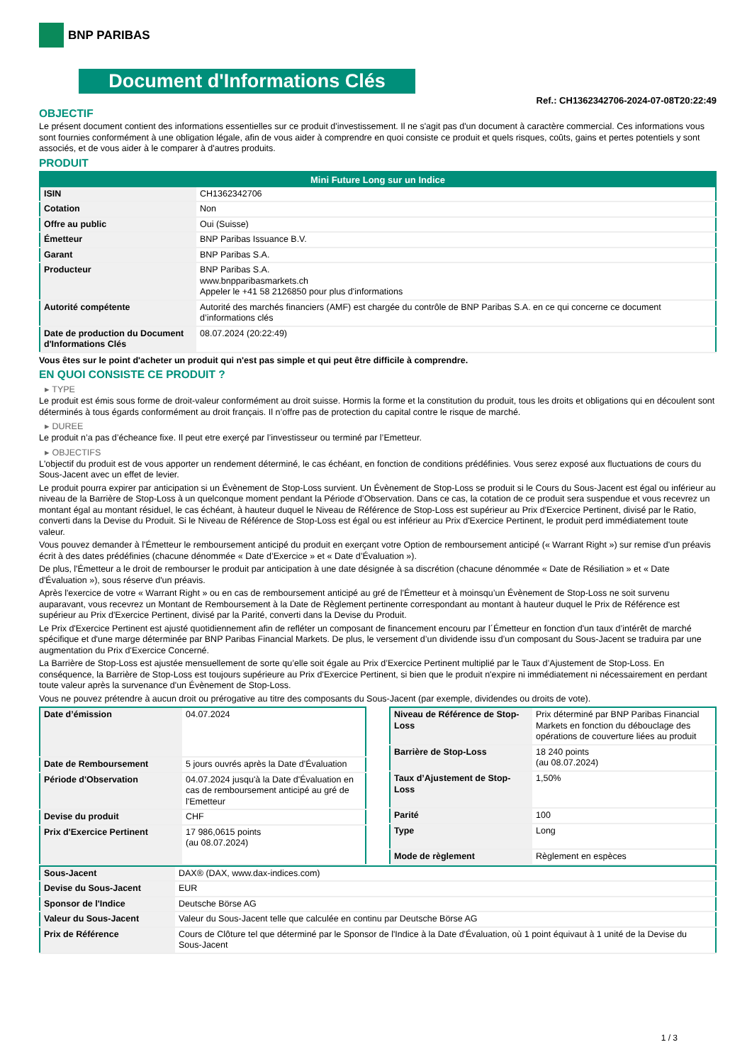BNP PARIBAS
Document d'Informations Clés
Ref.: CH1362342706-2024-07-08T20:22:49
OBJECTIF
Le présent document contient des informations essentielles sur ce produit d'investissement. Il ne s'agit pas d'un document à caractère commercial. Ces informations vous sont fournies conformément à une obligation légale, afin de vous aider à comprendre en quoi consiste ce produit et quels risques, coûts, gains et pertes potentiels y sont associés, et de vous aider à le comparer à d'autres produits.
PRODUIT
| Mini Future Long sur un Indice | |
| --- | --- |
| ISIN | CH1362342706 |
| Cotation | Non |
| Offre au public | Oui (Suisse) |
| Émetteur | BNP Paribas Issuance B.V. |
| Garant | BNP Paribas S.A. |
| Producteur | BNP Paribas S.A. www.bnpparibasmarkets.ch Appeler le +41 58 2126850 pour plus d'informations |
| Autorité compétente | Autorité des marchés financiers (AMF) est chargée du contrôle de BNP Paribas S.A. en ce qui concerne ce document d’informations clés |
| Date de production du Document d'Informations Clés | 08.07.2024 (20:22:49) |
Vous êtes sur le point d'acheter un produit qui n'est pas simple et qui peut être difficile à comprendre.
EN QUOI CONSISTE CE PRODUIT ?
▸ TYPE
Le produit est émis sous forme de droit-valeur conformément au droit suisse. Hormis la forme et la constitution du produit, tous les droits et obligations qui en découlent sont déterminés à tous égards conformément au droit français. Il n’offre pas de protection du capital contre le risque de marché.
▸ DUREE
Le produit n’a pas d’écheance fixe. Il peut etre exerçé par l’investisseur ou terminé par l’Emetteur.
▸ OBJECTIFS
L'objectif du produit est de vous apporter un rendement déterminé, le cas échéant, en fonction de conditions prédéfinies. Vous serez exposé aux fluctuations de cours du Sous-Jacent avec un effet de levier.
Le produit pourra expirer par anticipation si un Évènement de Stop-Loss survient. Un Évènement de Stop-Loss se produit si le Cours du Sous-Jacent est égal ou inférieur au niveau de la Barrière de Stop-Loss à un quelconque moment pendant la Période d’Observation. Dans ce cas, la cotation de ce produit sera suspendue et vous recevrez un montant égal au montant résiduel, le cas échéant, à hauteur duquel le Niveau de Référence de Stop-Loss est supérieur au Prix d'Exercice Pertinent, divisé par le Ratio, converti dans la Devise du Produit. Si le Niveau de Référence de Stop-Loss est égal ou est inférieur au Prix d'Exercice Pertinent, le produit perd immédiatement toute valeur.
Vous pouvez demander à l'Émetteur le remboursement anticipé du produit en exerçant votre Option de remboursement anticipé (« Warrant Right ») sur remise d'un préavis écrit à des dates prédéfinies (chacune dénommée « Date d’Exercice » et « Date d’Évaluation »).
De plus, l'Émetteur a le droit de rembourser le produit par anticipation à une date désignée à sa discrétion (chacune dénommée « Date de Résiliation » et « Date d'Évaluation »), sous réserve d'un préavis.
Après l'exercice de votre « Warrant Right » ou en cas de remboursement anticipé au gré de l'Émetteur et à moinsqu’un Évènement de Stop-Loss ne soit survenu auparavant, vous recevrez un Montant de Remboursement à la Date de Règlement pertinente correspondant au montant à hauteur duquel le Prix de Référence est supérieur au Prix d'Exercice Pertinent, divisé par la Parité, converti dans la Devise du Produit.
Le Prix d'Exercice Pertinent est ajusté quotidiennement afin de refléter un composant de financement encouru par l´Émetteur en fonction d'un taux d’intérêt de marché spécifique et d'une marge déterminée par BNP Paribas Financial Markets. De plus, le versement d’un dividende issu d’un composant du Sous-Jacent se traduira par une augmentation du Prix d'Exercice Concerné.
La Barrière de Stop-Loss est ajustée mensuellement de sorte qu’elle soit égale au Prix d’Exercice Pertinent multiplié par le Taux d’Ajustement de Stop-Loss. En conséquence, la Barrière de Stop-Loss est toujours supérieure au Prix d'Exercice Pertinent, si bien que le produit n'expire ni immédiatement ni nécessairement en perdant toute valeur après la survenance d'un Évènement de Stop-Loss.
Vous ne pouvez prétendre à aucun droit ou prérogative au titre des composants du Sous-Jacent (par exemple, dividendes ou droits de vote).
| Date d’émission | 04.07.2024 |
| Date de Remboursement | 5 jours ouvrés après la Date d'Évaluation |
| Période d'Observation | 04.07.2024 jusqu'à la Date d'Évaluation en cas de remboursement anticipé au gré de l'Emetteur |
| Devise du produit | CHF |
| Prix d'Exercice Pertinent | 17 986,0615 points (au 08.07.2024) |
| Niveau de Référence de Stop-Loss | Prix déterminé par BNP Paribas Financial Markets en fonction du débouclage des opérations de couverture liées au produit |
| Barrière de Stop-Loss | 18 240 points (au 08.07.2024) |
| Taux d’Ajustement de Stop-Loss | 1,50% |
| Parité | 100 |
| Type | Long |
| Mode de règlement | Règlement en espèces |
| Sous-Jacent | DAX® (DAX, www.dax-indices.com) |
| Devise du Sous-Jacent | EUR |
| Sponsor de l'Indice | Deutsche Börse AG |
| Valeur du Sous-Jacent | Valeur du Sous-Jacent telle que calculée en continu par Deutsche Börse AG |
| Prix de Référence | Cours de Clôture tel que déterminé par le Sponsor de l'Indice à la Date d'Évaluation, où 1 point équivaut à 1 unité de la Devise du Sous-Jacent |
1 / 3